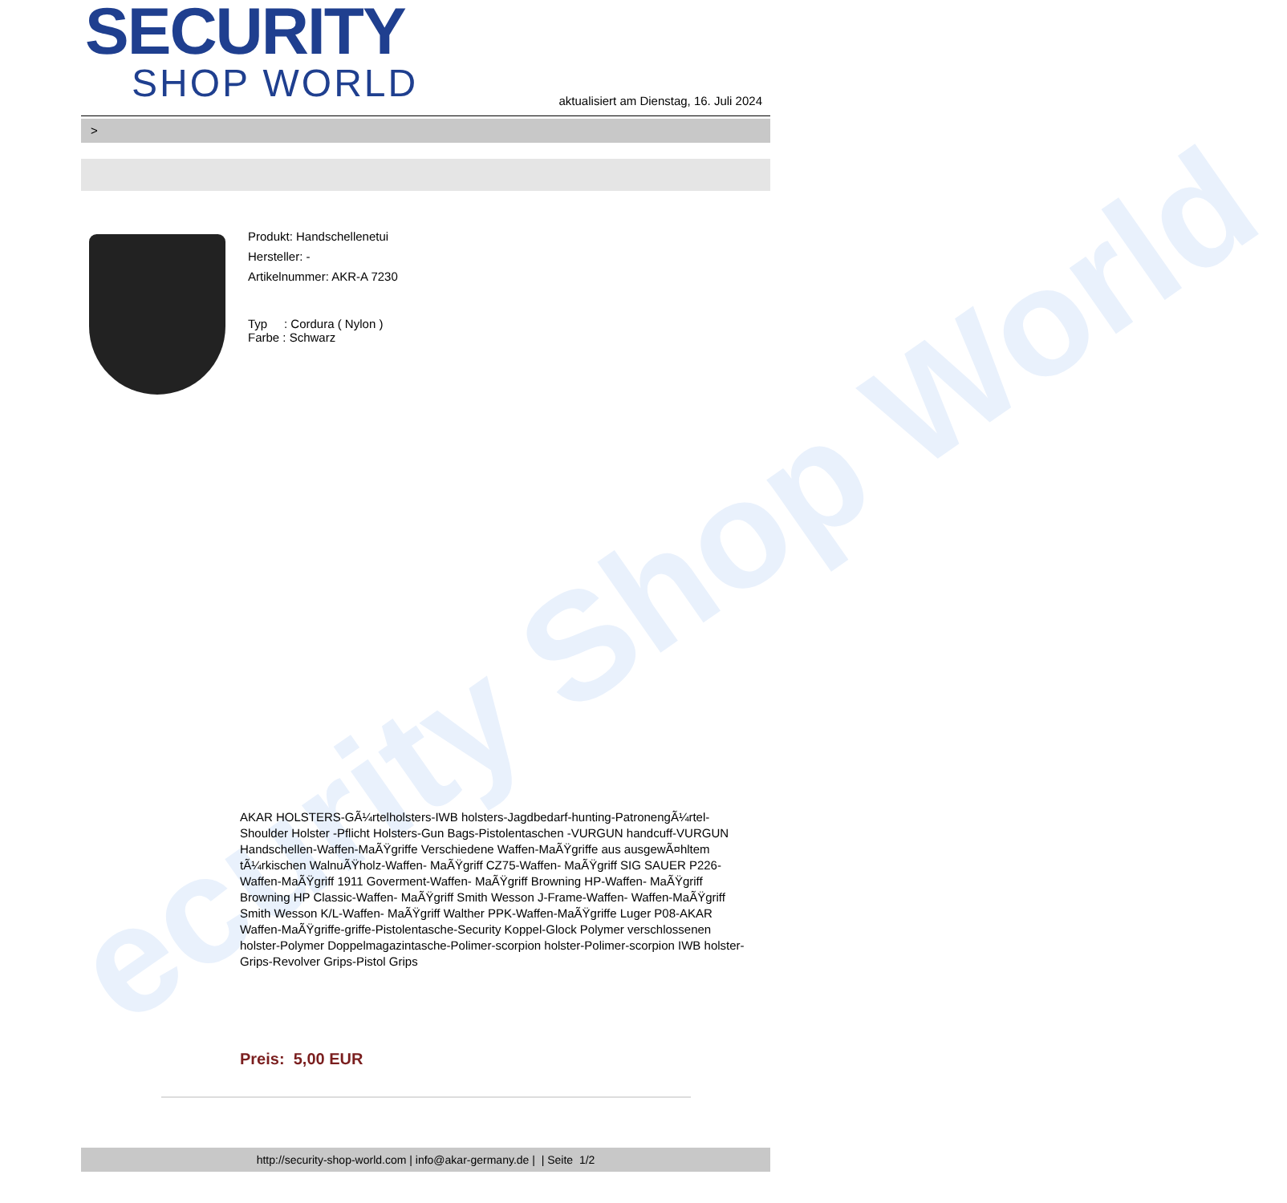ecurity Shop World
SECURITY
SHOP WORLD
aktualisiert am Dienstag, 16. Juli 2024
>
Produkt: Handschellenetui
Hersteller: -
Artikelnummer: AKR-A 7230
Typ : Cordura ( Nylon )
Farbe : Schwarz
AKAR HOLSTERS-GÃ¼rtelholsters-IWB holsters-Jagdbedarf-hunting-PatronengÃ¼rtel- Shoulder Holster -Pflicht Holsters-Gun Bags-Pistolentaschen -VURGUN handcuff-VURGUN Handschellen-Waffen-MaÃŸgriffe Verschiedene Waffen-MaÃŸgriffe aus ausgewÃ¤hltem tÃ¼rkischen WalnuÃŸholz-Waffen- MaÃŸgriff CZ75-Waffen- MaÃŸgriff SIG SAUER P226-Waffen-MaÃŸgriff 1911 Goverment-Waffen- MaÃŸgriff Browning HP-Waffen- MaÃŸgriff Browning HP Classic-Waffen- MaÃŸgriff Smith Wesson J-Frame-Waffen- Waffen-MaÃŸgriff Smith Wesson K/L-Waffen- MaÃŸgriff Walther PPK-Waffen-MaÃŸgriffe Luger P08-AKAR Waffen-MaÃŸgriffe-griffe-Pistolentasche-Security Koppel-Glock Polymer verschlossenen holster-Polymer Doppelmagazintasche-Polimer-scorpion holster-Polimer-scorpion IWB holster-Grips-Revolver Grips-Pistol Grips
Preis: 5,00 EUR
http://security-shop-world.com | info@akar-germany.de | | Seite 1/2